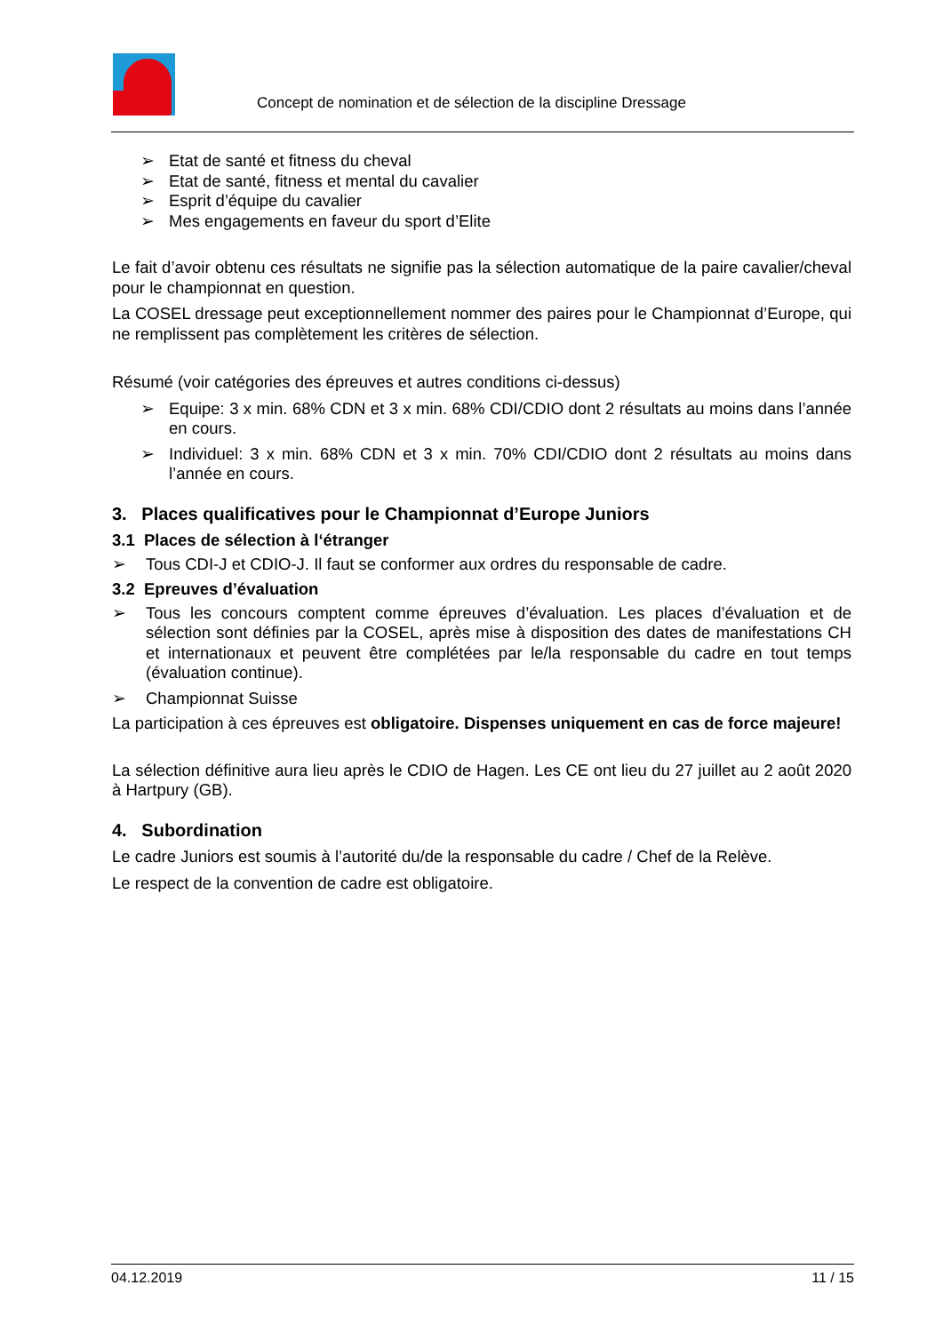Concept de nomination et de sélection de la discipline Dressage
➢ Etat de santé et fitness du cheval
➢ Etat de santé, fitness et mental du cavalier
➢ Esprit d’équipe du cavalier
➢ Mes engagements en faveur du sport d’Elite
Le fait d’avoir obtenu ces résultats ne signifie pas la sélection automatique de la paire cavalier/cheval pour le championnat en question.
La COSEL dressage peut exceptionnellement nommer des paires pour le Championnat d’Europe, qui ne remplissent pas complètement les critères de sélection.
Résumé (voir catégories des épreuves et autres conditions ci-dessus)
➢ Equipe: 3 x min. 68% CDN et 3 x min. 68% CDI/CDIO dont 2 résultats au moins dans l’année en cours.
➢ Individuel: 3 x min. 68% CDN et 3 x min. 70% CDI/CDIO dont 2 résultats au moins dans l’année en cours.
3. Places qualificatives pour le Championnat d’Europe Juniors
3.1 Places de sélection à l‘étranger
➢ Tous CDI-J et CDIO-J. Il faut se conformer aux ordres du responsable de cadre.
3.2 Epreuves d’évaluation
➢ Tous les concours comptent comme épreuves d’évaluation. Les places d’évaluation et de sélection sont définies par la COSEL, après mise à disposition des dates de manifestations CH et internationaux et peuvent être complétées par le/la responsable du cadre en tout temps (évaluation continue).
➢ Championnat Suisse
La participation à ces épreuves est obligatoire. Dispenses uniquement en cas de force majeure!
La sélection définitive aura lieu après le CDIO de Hagen. Les CE ont lieu du 27 juillet au 2 août 2020 à Hartpury (GB).
4. Subordination
Le cadre Juniors est soumis à l’autorité du/de la responsable du cadre / Chef de la Relève.
Le respect de la convention de cadre est obligatoire.
04.12.2019 11 / 15